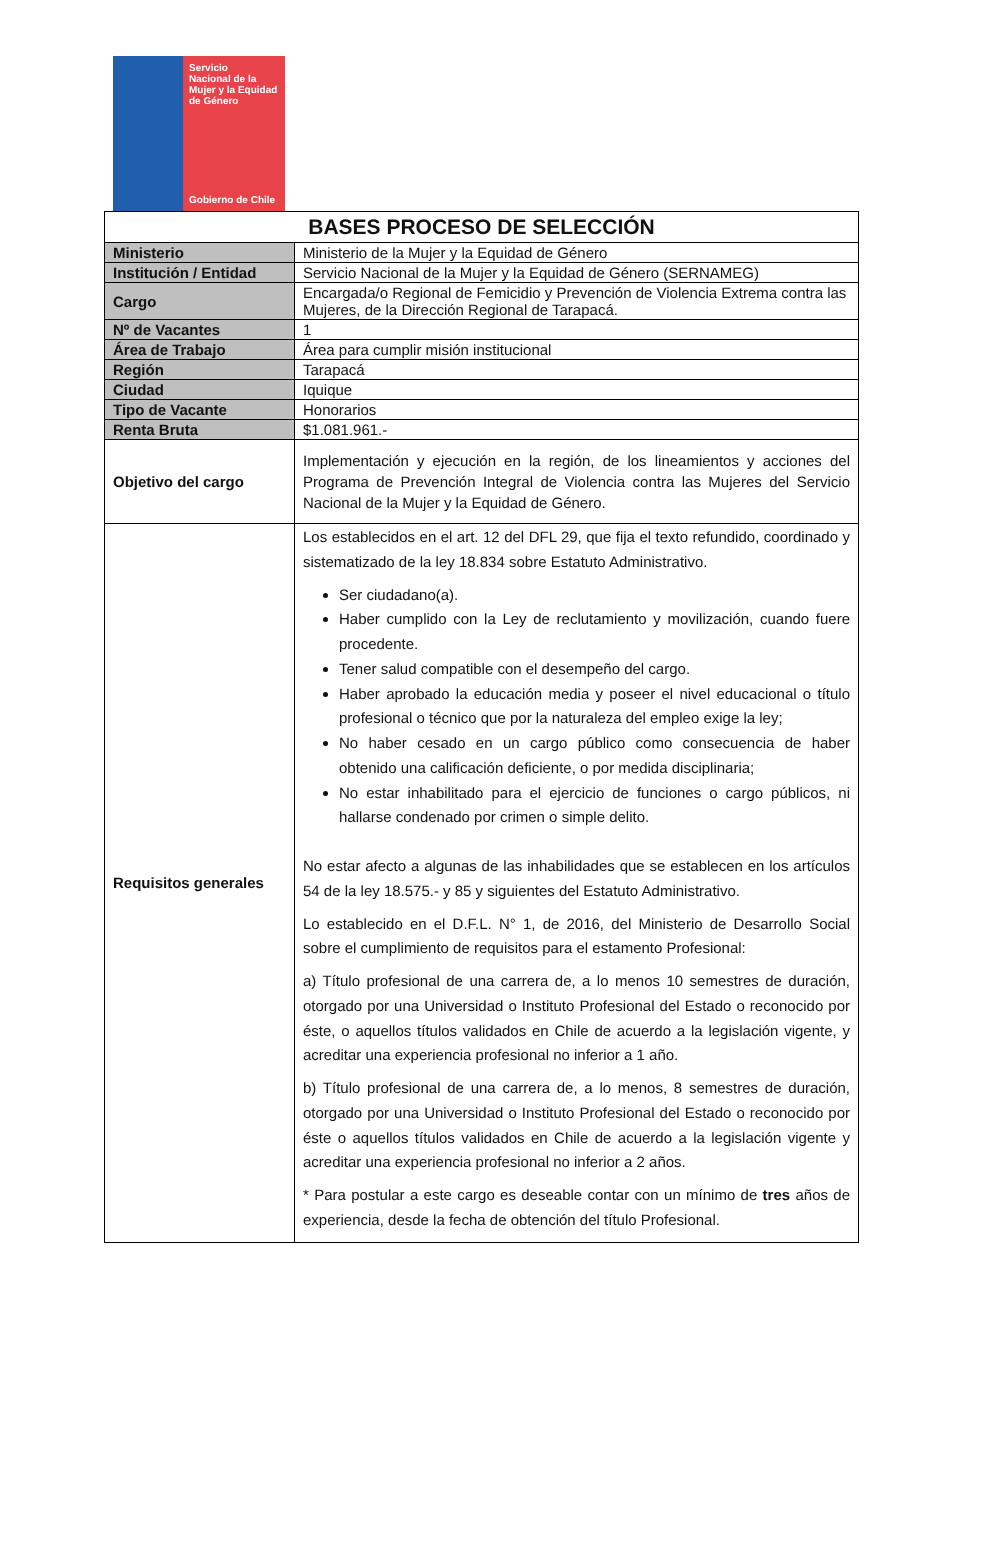Servicio
Nacional de la
Mujer y la Equidad
de Género
Gobierno de Chile
| BASES PROCESO DE SELECCIÓN | |
| --- | --- |
| Ministerio | Ministerio de la Mujer y la Equidad de Género |
| Institución / Entidad | Servicio Nacional de la Mujer y la Equidad de Género (SERNAMEG) |
| Cargo | Encargada/o Regional de Femicidio y Prevención de Violencia Extrema contra las Mujeres, de la Dirección Regional de Tarapacá. |
| Nº de Vacantes | 1 |
| Área de Trabajo | Área para cumplir misión institucional |
| Región | Tarapacá |
| Ciudad | Iquique |
| Tipo de Vacante | Honorarios |
| Renta Bruta | $1.081.961.- |
| Objetivo del cargo | Implementación y ejecución en la región, de los lineamientos y acciones del Programa de Prevención Integral de Violencia contra las Mujeres del Servicio Nacional de la Mujer y la Equidad de Género. |
| Requisitos generales | Los establecidos en el art. 12 del DFL 29, que fija el texto refundido, coordinado y sistematizado de la ley 18.834 sobre Estatuto Administrativo. Ser ciudadano(a). Haber cumplido con la Ley de reclutamiento y movilización, cuando fuere procedente. Tener salud compatible con el desempeño del cargo. Haber aprobado la educación media y poseer el nivel educacional o título profesional o técnico que por la naturaleza del empleo exige la ley; No haber cesado en un cargo público como consecuencia de haber obtenido una calificación deficiente, o por medida disciplinaria; No estar inhabilitado para el ejercicio de funciones o cargo públicos, ni hallarse condenado por crimen o simple delito. No estar afecto a algunas de las inhabilidades que se establecen en los artículos 54 de la ley 18.575.- y 85 y siguientes del Estatuto Administrativo. Lo establecido en el D.F.L. N° 1, de 2016, del Ministerio de Desarrollo Social sobre el cumplimiento de requisitos para el estamento Profesional: a) Título profesional de una carrera de, a lo menos 10 semestres de duración, otorgado por una Universidad o Instituto Profesional del Estado o reconocido por éste, o aquellos títulos validados en Chile de acuerdo a la legislación vigente, y acreditar una experiencia profesional no inferior a 1 año. b) Título profesional de una carrera de, a lo menos, 8 semestres de duración, otorgado por una Universidad o Instituto Profesional del Estado o reconocido por éste o aquellos títulos validados en Chile de acuerdo a la legislación vigente y acreditar una experiencia profesional no inferior a 2 años. * Para postular a este cargo es deseable contar con un mínimo de tres años de experiencia, desde la fecha de obtención del título Profesional. |